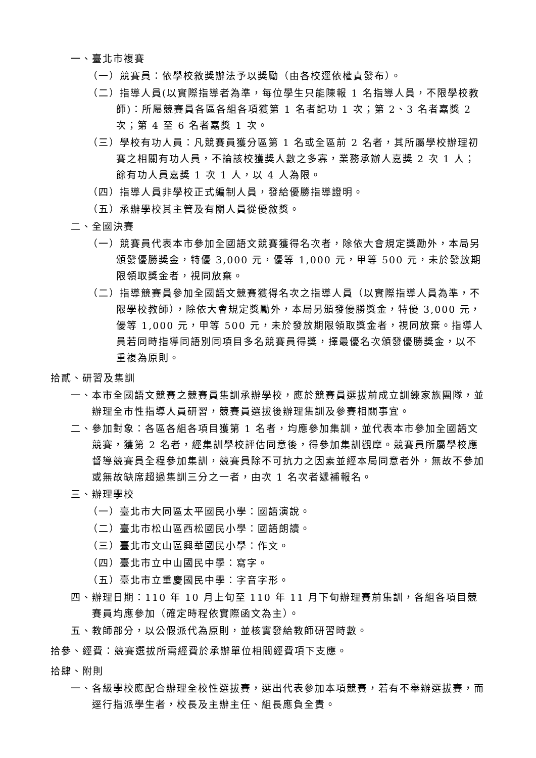一、臺北市複賽
（一）競賽員：依學校敘獎辦法予以獎勵（由各校逕依權責發布）。
（二）指導人員(以實際指導者為準，每位學生只能陳報 1 名指導人員，不限學校教師)：所屬競賽員各區各組各項獲第 1 名者記功 1 次；第 2、3 名者嘉獎 2 次；第 4 至 6 名者嘉獎 1 次。
（三）學校有功人員：凡競賽員獲分區第 1 名或全區前 2 名者，其所屬學校辦理初賽之相關有功人員，不論該校獲獎人數之多寡，業務承辦人嘉獎 2 次 1 人；餘有功人員嘉獎 1 次 1 人，以 4 人為限。
（四）指導人員非學校正式編制人員，發給優勝指導證明。
（五）承辦學校其主管及有關人員從優敘獎。
二、全國決賽
（一）競賽員代表本市參加全國語文競賽獲得名次者，除依大會規定獎勵外，本局另頒發優勝獎金，特優 3,000 元，優等 1,000 元，甲等 500 元，未於發放期限領取獎金者，視同放棄。
（二）指導競賽員參加全國語文競賽獲得名次之指導人員（以實際指導人員為準，不限學校教師），除依大會規定獎勵外，本局另頒發優勝獎金，特優 3,000 元，優等 1,000 元，甲等 500 元，未於發放期限領取獎金者，視同放棄。指導人員若同時指導同語別同項目多名競賽員得獎，擇最優名次頒發優勝獎金，以不重複為原則。
拾貳、研習及集訓
一、本市全國語文競賽之競賽員集訓承辦學校，應於競賽員選拔前成立訓練家族團隊，並辦理全市性指導人員研習，競賽員選拔後辦理集訓及參賽相關事宜。
二、參加對象：各區各組各項目獲第 1 名者，均應參加集訓，並代表本市參加全國語文競賽，獲第 2 名者，經集訓學校評估同意後，得參加集訓觀摩。競賽員所屬學校應督導競賽員全程參加集訓，競賽員除不可抗力之因素並經本局同意者外，無故不參加或無故缺席超過集訓三分之一者，由次 1 名次者遞補報名。
三、辦理學校
（一）臺北市大同區太平國民小學：國語演說。
（二）臺北市松山區西松國民小學：國語朗讀。
（三）臺北市文山區興華國民小學：作文。
（四）臺北市立中山國民中學：寫字。
（五）臺北市立重慶國民中學：字音字形。
四、辦理日期：110 年 10 月上旬至 110 年 11 月下旬辦理賽前集訓，各組各項目競賽員均應參加（確定時程依實際函文為主）。
五、教師部分，以公假派代為原則，並核實發給教師研習時數。
拾參、經費：競賽選拔所需經費於承辦單位相關經費項下支應。
拾肆、附則
一、各級學校應配合辦理全校性選拔賽，選出代表參加本項競賽，若有不舉辦選拔賽，而逕行指派學生者，校長及主辦主任、組長應負全責。